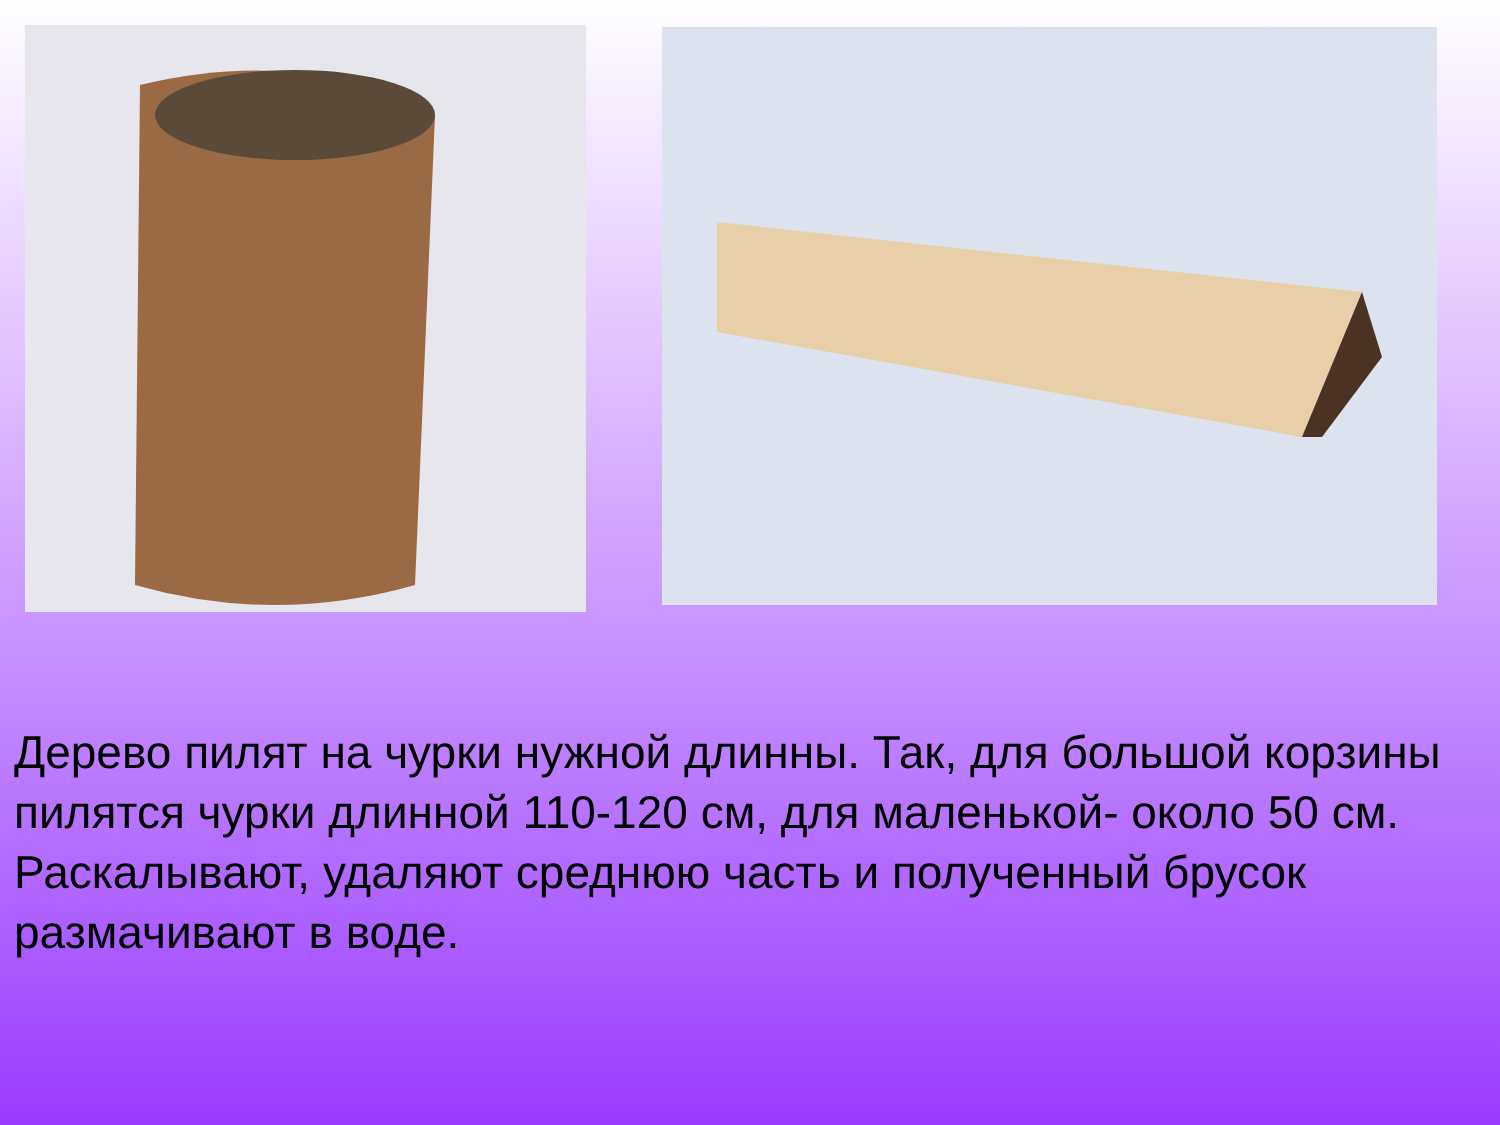Дерево пилят на чурки нужной длинны. Так, для большой корзины пилятся чурки длинной 110-120 см, для маленькой- около 50 см. Раскалывают, удаляют среднюю часть и полученный брусок размачивают в воде.